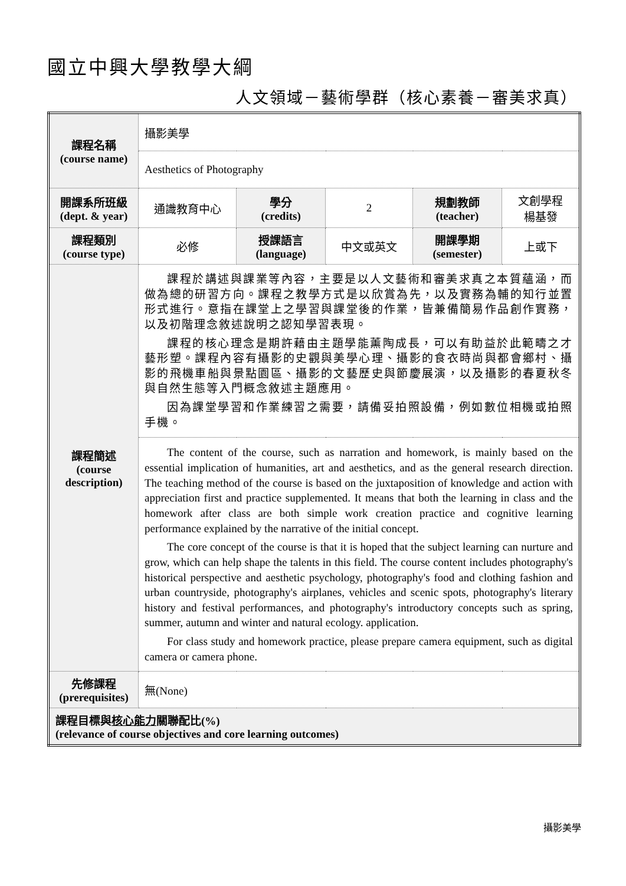國立中興大學教學大綱
人文領域－藝術學群（核心素養－審美求真）
| 課程名稱 (course name) | 攝影美學 | | | | |
| | Aesthetics of Photography | | | | |
| 開課系所班級 (dept. & year) | 通識教育中心 | 學分 (credits) | 2 | 規劃教師 (teacher) | 文創學程 楊基發 |
| 課程類別 (course type) | 必修 | 授課語言 (language) | 中文或英文 | 開課學期 (semester) | 上或下 |
| 課程簡述 (course description) | 課程於講述與課業等內容，主要是以人文藝術和審美求真之本質蘊涵，而做為總的研習方向。課程之教學方式是以欣賞為先，以及實務為輔的知行並置形式進行。意指在課堂上之學習與課堂後的作業，皆兼備簡易作品創作實務，以及初階理念敘述說明之認知學習表現。 課程的核心理念是期許藉由主題學能薰陶成長，可以有助益於此範疇之才藝形塑。課程內容有攝影的史觀與美學心理、攝影的食衣時尚與都會鄉村、攝影的飛機車船與景點園區、攝影的文藝歷史與節慶展演，以及攝影的春夏秋冬與自然生態等入門概念敘述主題應用。 因為課堂學習和作業練習之需要，請備妥拍照設備，例如數位相機或拍照手機。 | | | | |
| | The content of the course, such as narration and homework, is mainly based on the essential implication of humanities, art and aesthetics, and as the general research direction. The teaching method of the course is based on the juxtaposition of knowledge and action with appreciation first and practice supplemented. It means that both the learning in class and the homework after class are both simple work creation practice and cognitive learning performance explained by the narrative of the initial concept. The core concept of the course is that it is hoped that the subject learning can nurture and grow, which can help shape the talents in this field. The course content includes photography's historical perspective and aesthetic psychology, photography's food and clothing fashion and urban countryside, photography's airplanes, vehicles and scenic spots, photography's literary history and festival performances, and photography's introductory concepts such as spring, summer, autumn and winter and natural ecology. application. For class study and homework practice, please prepare camera equipment, such as digital camera or camera phone. | | | | |
| 先修課程 (prerequisites) | 無(None) | | | | |
| 課程目標與 核心能力 關聯配比(%) (relevance of course objectives and core learning outcomes) | | | | | |
攝影美學